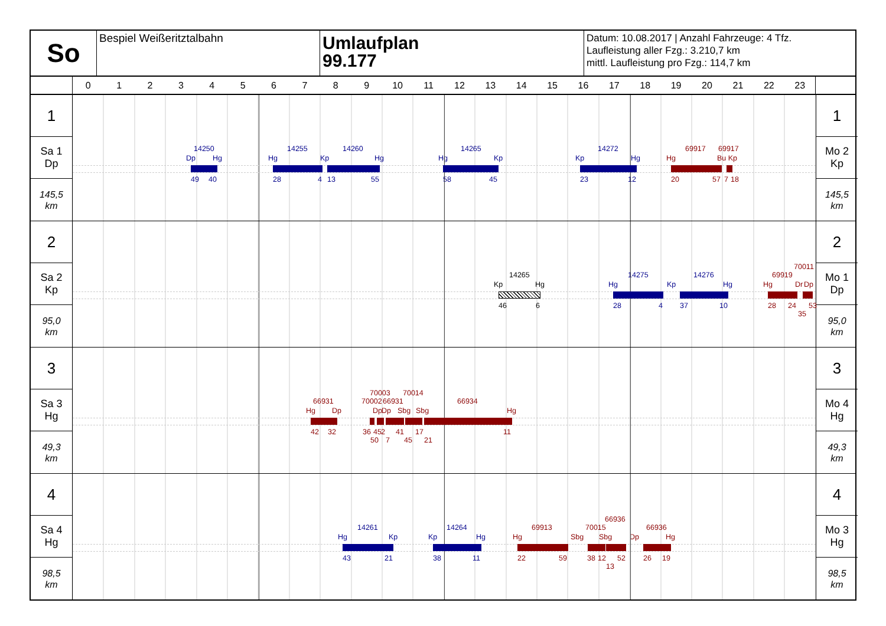So
Bespiel Weißeritztalbahn
Umlaufplan
99.177
Datum: 10.08.2017 | Anzahl Fahrzeuge: 4 Tfz.
Laufleistung aller Fzg.: 3.210,7 km
mittl. Laufleistung pro Fzg.: 114,7 km
0123456789 10 11 12 13 14 15 16 17 18 19 20 21 22 23
1
Sa 1
Dp
145,5
km
14250 14255 14260 14265 14272 69917 69917
Dp Hg Hg Kp Hg Hg Kp Kp Hg Hg Bu Kp
49 40 28 4 13 55 58 45 23 12 20 57 7 18
1
Mo 2
Kp
145,5
km
2
Sa 2
Kp
95,0
km
70011
14265 14275 14276 69919
Kp Hg Hg Kp Hg Hg Dr Dp
46 6 28 4 37 10 28 24 53
35
2
Mo 1
Dp
95,0
km
3
Sa 3
Hg
49,3
km
70003 70014
66931 70002 66931 66934
Hg Dp Dp Dp Sbg Sbg Hg
42 32 36 45 2 41 17 11
50 7 45 21
3
Mo 4
Hg
49,3
km
4
Sa 4
Hg
98,5
km
66936
14261 14264 69913 70015 66936
Hg Kp Kp Hg Hg Sbg Sbg Dp Hg
43 21 38 11 22 59 38 12 52 26 19
13
4
Mo 3
Hg
98,5
km